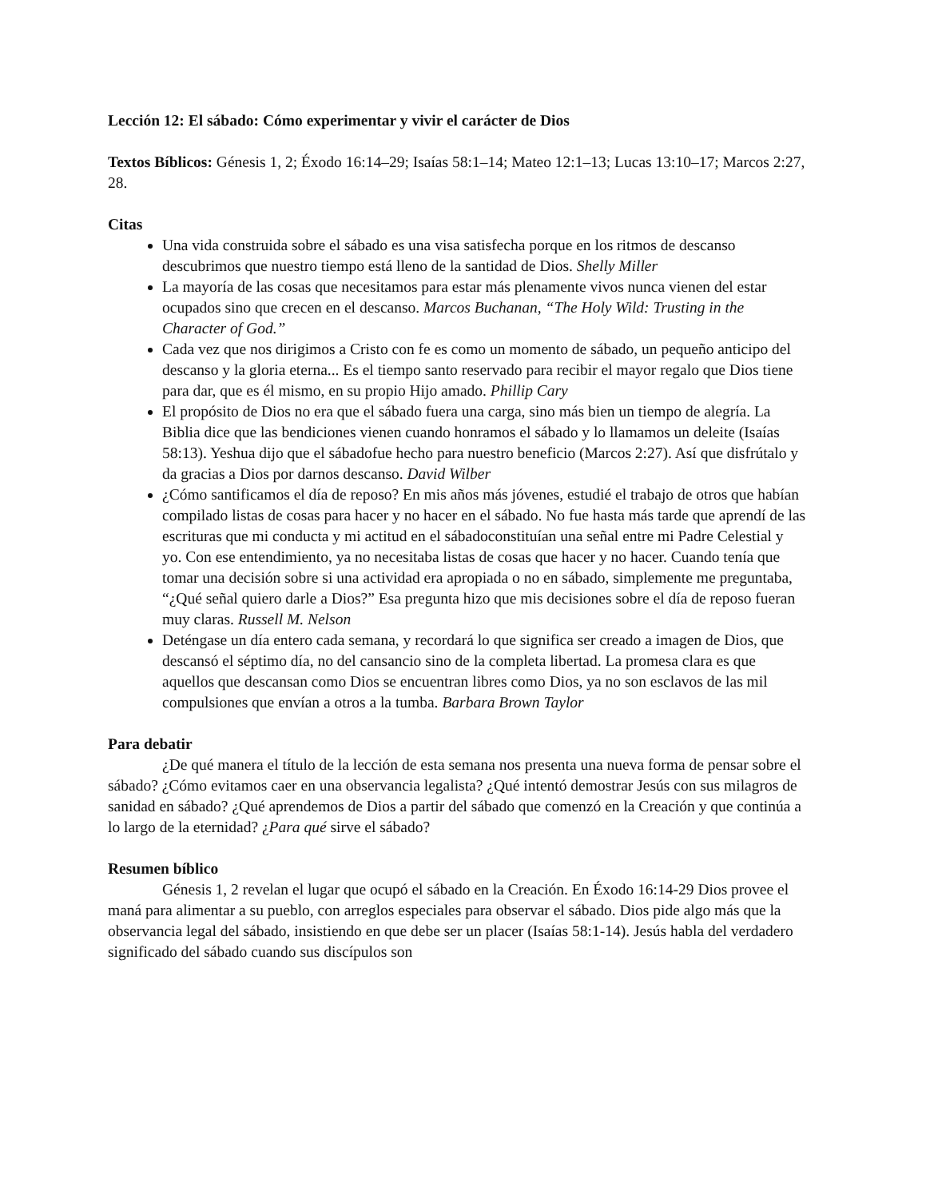Lección 12: El sábado: Cómo experimentar y vivir el carácter de Dios
Textos Bíblicos: Génesis 1, 2; Éxodo 16:14–29; Isaías 58:1–14; Mateo 12:1–13; Lucas 13:10–17; Marcos 2:27, 28.
Citas
Una vida construida sobre el sábado es una visa satisfecha porque en los ritmos de descanso descubrimos que nuestro tiempo está lleno de la santidad de Dios. Shelly Miller
La mayoría de las cosas que necesitamos para estar más plenamente vivos nunca vienen del estar ocupados sino que crecen en el descanso. Marcos Buchanan, “The Holy Wild: Trusting in the Character of God.”
Cada vez que nos dirigimos a Cristo con fe es como un momento de sábado, un pequeño anticipo del descanso y la gloria eterna... Es el tiempo santo reservado para recibir el mayor regalo que Dios tiene para dar, que es él mismo, en su propio Hijo amado. Phillip Cary
El propósito de Dios no era que el sábado fuera una carga, sino más bien un tiempo de alegría. La Biblia dice que las bendiciones vienen cuando honramos el sábado y lo llamamos un deleite (Isaías 58:13). Yeshua dijo que el sábadofue hecho para nuestro beneficio (Marcos 2:27). Así que disfrútalo y da gracias a Dios por darnos descanso. David Wilber
¿Cómo santificamos el día de reposo? En mis años más jóvenes, estudié el trabajo de otros que habían compilado listas de cosas para hacer y no hacer en el sábado. No fue hasta más tarde que aprendí de las escrituras que mi conducta y mi actitud en el sábadoconstituían una señal entre mi Padre Celestial y yo. Con ese entendimiento, ya no necesitaba listas de cosas que hacer y no hacer. Cuando tenía que tomar una decisión sobre si una actividad era apropiada o no en sábado, simplemente me preguntaba, “¿Qué señal quiero darle a Dios?” Esa pregunta hizo que mis decisiones sobre el día de reposo fueran muy claras. Russell M. Nelson
Deténgase un día entero cada semana, y recordará lo que significa ser creado a imagen de Dios, que descansó el séptimo día, no del cansancio sino de la completa libertad. La promesa clara es que aquellos que descansan como Dios se encuentran libres como Dios, ya no son esclavos de las mil compulsiones que envían a otros a la tumba. Barbara Brown Taylor
Para debatir
¿De qué manera el título de la lección de esta semana nos presenta una nueva forma de pensar sobre el sábado? ¿Cómo evitamos caer en una observancia legalista? ¿Qué intentó demostrar Jesús con sus milagros de sanidad en sábado? ¿Qué aprendemos de Dios a partir del sábado que comenzó en la Creación y que continúa a lo largo de la eternidad? ¿Para qué sirve el sábado?
Resumen bíblico
Génesis 1, 2 revelan el lugar que ocupó el sábado en la Creación. En Éxodo 16:14-29 Dios provee el maná para alimentar a su pueblo, con arreglos especiales para observar el sábado. Dios pide algo más que la observancia legal del sábado, insistiendo en que debe ser un placer (Isaías 58:1-14). Jesús habla del verdadero significado del sábado cuando sus discípulos son